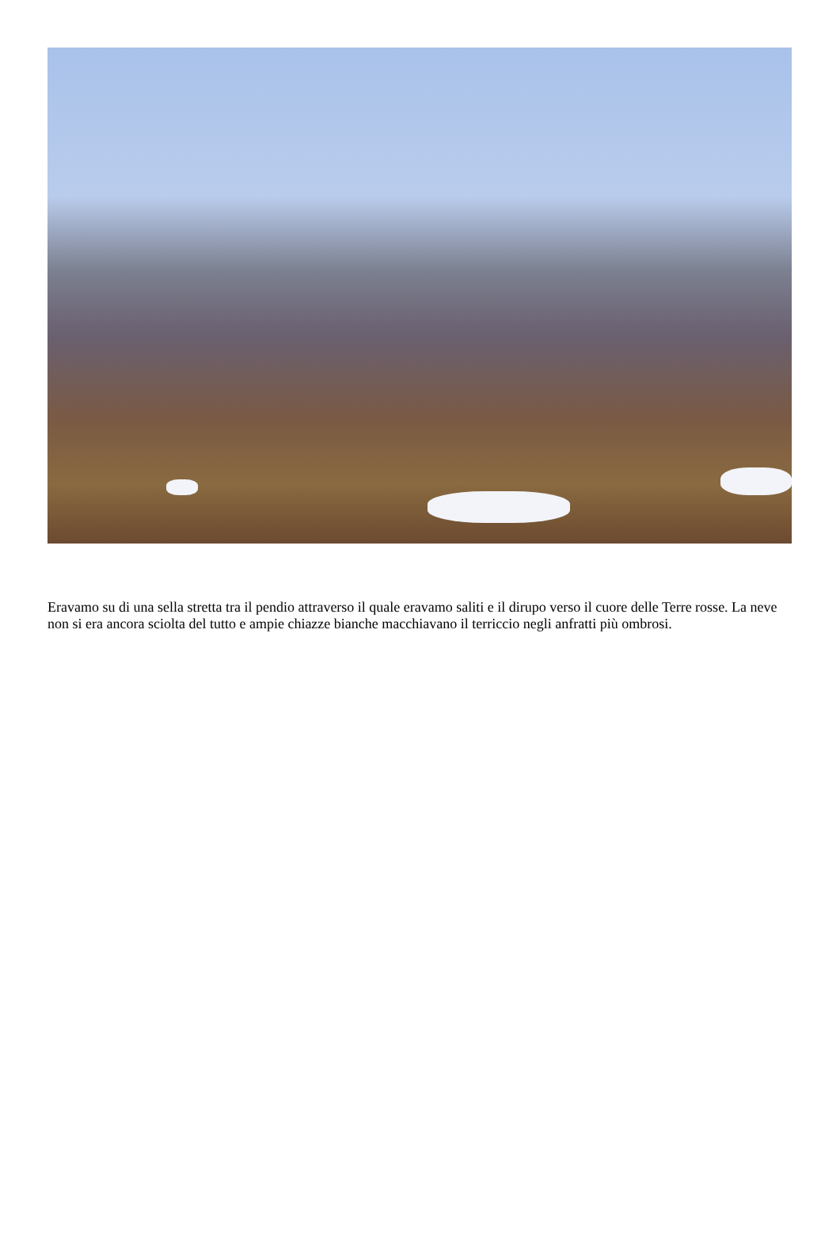Eravamo su di una sella stretta tra il pendio attraverso il quale eravamo saliti e il dirupo verso il cuore delle Terre rosse. La neve non si era ancora sciolta del tutto e ampie chiazze bianche macchiavano il terriccio negli anfratti più ombrosi.